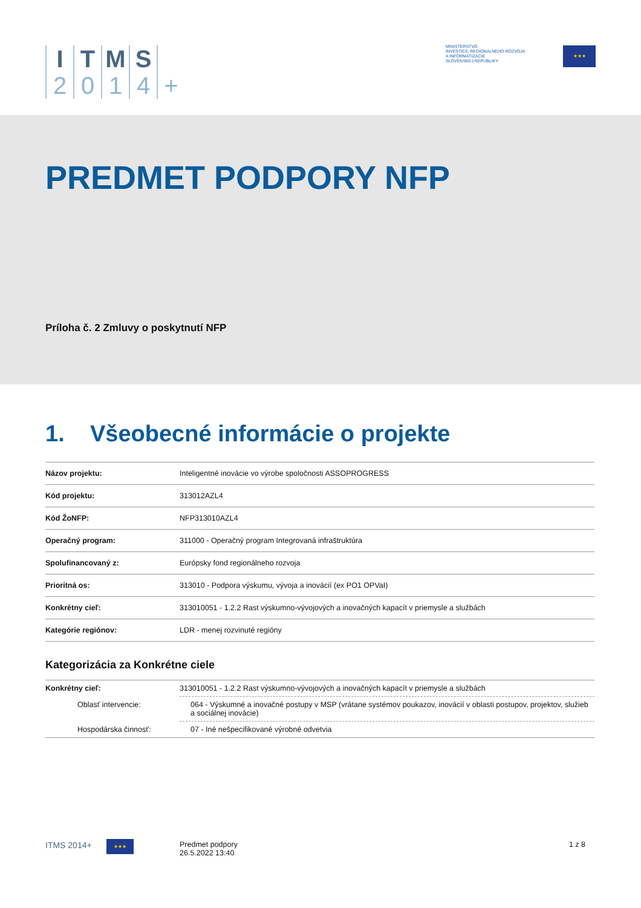I
2
T
0
M
1
S
4
+
MINISTERSTVO
INVESTÍCIÍ, REGIONÁLNEHO ROZVOJA
A INFORMATIZÁCIE
SLOVENSKEJ REPUBLIKY
★★★
PREDMET PODPORY NFP
Príloha č. 2 Zmluvy o poskytnutí NFP
1. Všeobecné informácie o projekte
| Názov projektu: | Inteligentné inovácie vo výrobe spoločnosti ASSOPROGRESS |
| Kód projektu: | 313012AZL4 |
| Kód ŽoNFP: | NFP313010AZL4 |
| Operačný program: | 311000 - Operačný program Integrovaná infraštruktúra |
| Spolufinancovaný z: | Európsky fond regionálneho rozvoja |
| Prioritná os: | 313010 - Podpora výskumu, vývoja a inovácií (ex PO1 OPVaI) |
| Konkrétny cieľ: | 313010051 - 1.2.2 Rast výskumno-vývojových a inovačných kapacít v priemysle a službách |
| Kategórie regiónov: | LDR - menej rozvinuté regióny |
Kategorizácia za Konkrétne ciele
| Konkrétny cieľ: | 313010051 - 1.2.2 Rast výskumno-vývojových a inovačných kapacít v priemysle a službách |
| Oblasť intervencie: | 064 - Výskumné a inovačné postupy v MSP (vrátane systémov poukazov, inovácií v oblasti postupov, projektov, služieb a sociálnej inovácie) |
| Hospodárska činnosť: | 07 - Iné nešpecifikované výrobné odvetvia |
ITMS 2014+ ★★★
Predmet podpory
26.5.2022 13:40
1 z 8